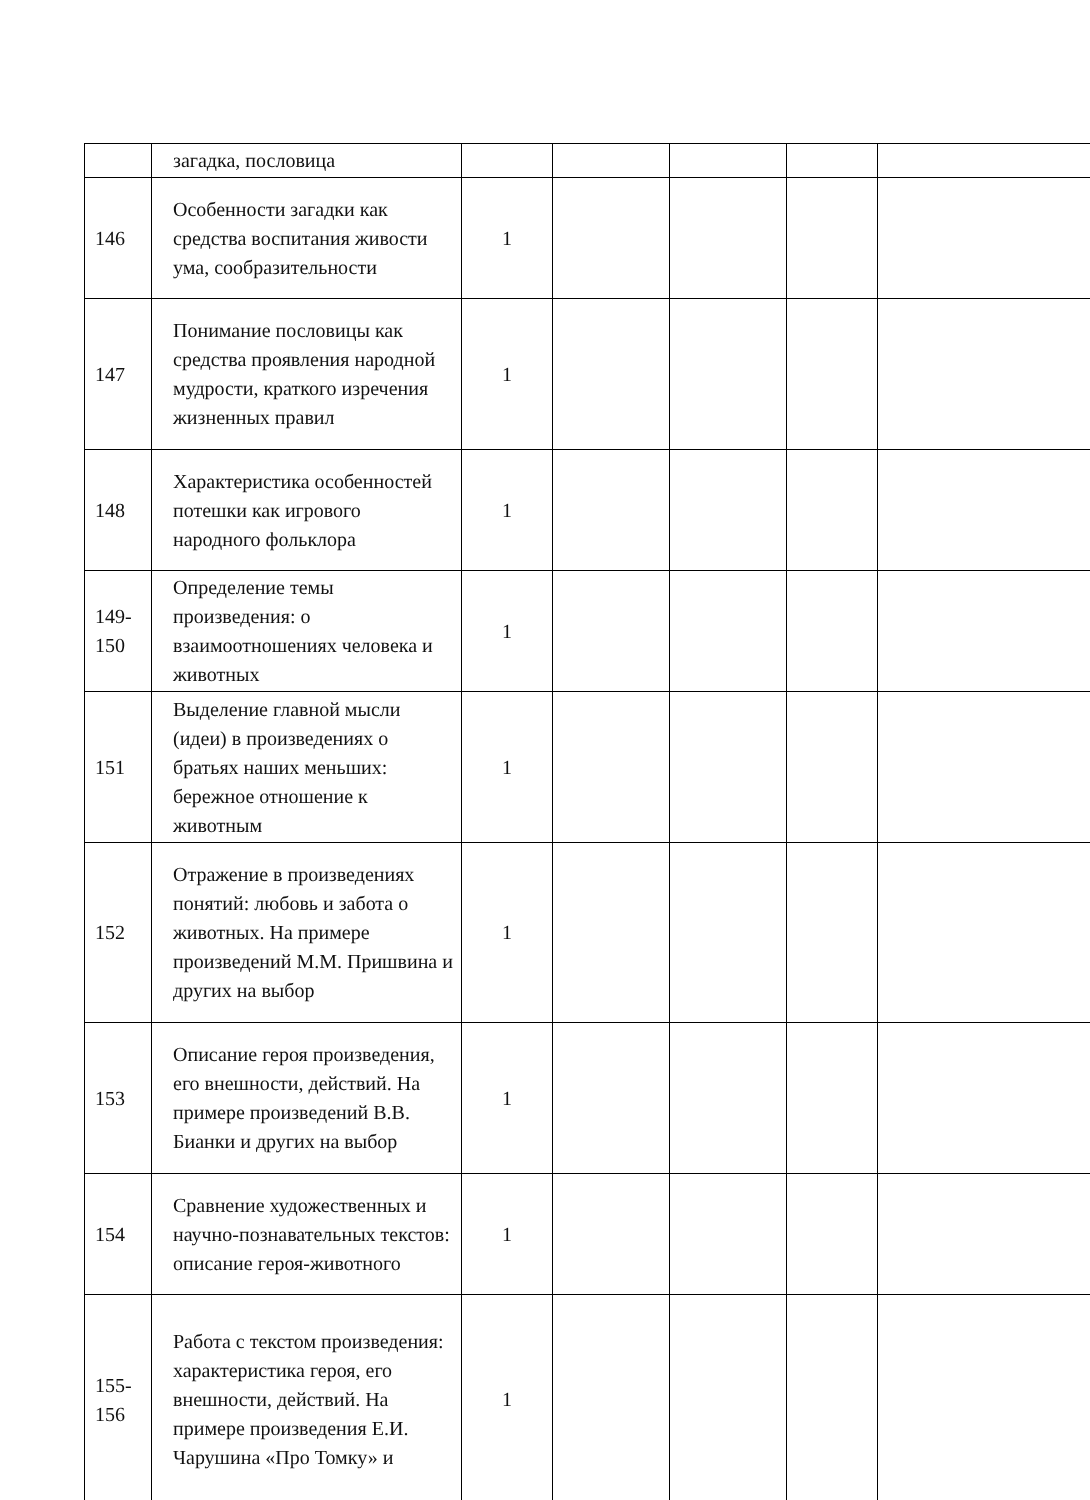| | загадка, пословица | | | | | |
| 146 | Особенности загадки как средства воспитания живости ума, сообразительности | 1 | | | | |
| 147 | Понимание пословицы как средства проявления народной мудрости, краткого изречения жизненных правил | 1 | | | | |
| 148 | Характеристика особенностей потешки как игрового народного фольклора | 1 | | | | |
| 149- 150 | Определение темы произведения: о взаимоотношениях человека и животных | 1 | | | | |
| 151 | Выделение главной мысли (идеи) в произведениях о братьях наших меньших: бережное отношение к животным | 1 | | | | |
| 152 | Отражение в произведениях понятий: любовь и забота о животных. На примере произведений М.М. Пришвина и других на выбор | 1 | | | | |
| 153 | Описание героя произведения, его внешности, действий. На примере произведений В.В. Бианки и других на выбор | 1 | | | | |
| 154 | Сравнение художественных и научно-познавательных текстов: описание героя-животного | 1 | | | | |
| 155- 156 | Работа с текстом произведения: характеристика героя, его внешности, действий. На примере произведения Е.И. Чарушина «Про Томку» и | 1 | | | | |